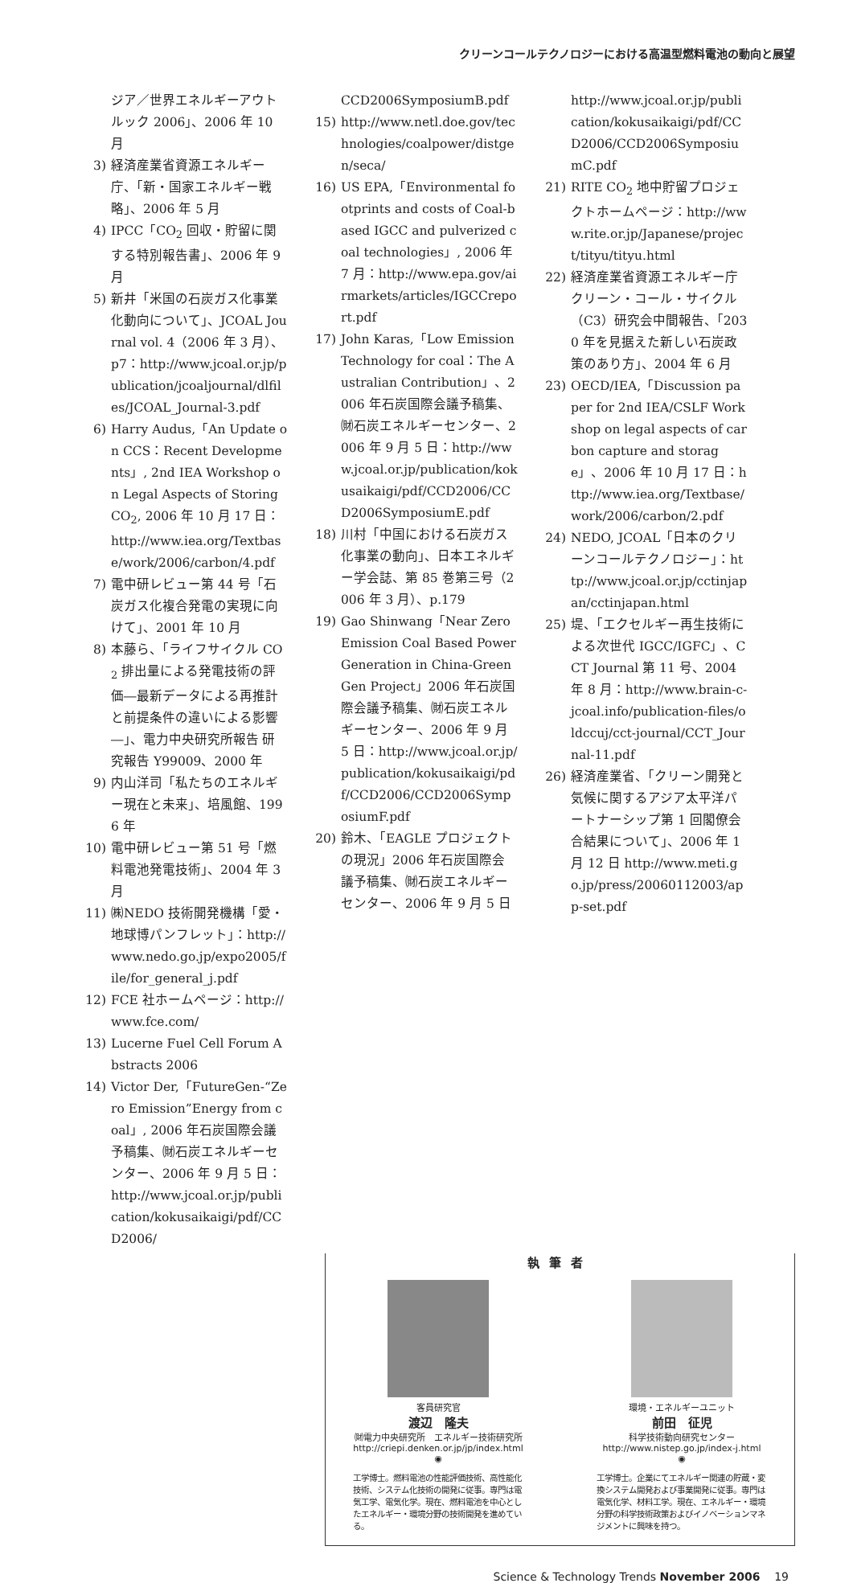クリーンコールテクノロジーにおける高温型燃料電池の動向と展望
ジア／世界エネルギーアウトルック 2006」、2006 年 10 月
3) 経済産業省資源エネルギー庁、「新・国家エネルギー戦略」、2006 年 5 月
4) IPCC「CO<sub>2</sub> 回収・貯留に関する特別報告書」、2006 年 9 月
5) 新井「米国の石炭ガス化事業化動向について」、JCOAL Journal vol. 4（2006 年 3 月）、p7：http://www.jcoal.or.jp/publication/jcoaljournal/dlfiles/JCOAL_Journal-3.pdf
6) Harry Audus,「An Update on CCS：Recent Developments」, 2nd IEA Workshop on Legal Aspects of Storing CO<sub>2</sub>, 2006 年 10 月 17 日：http://www.iea.org/Textbase/work/2006/carbon/4.pdf
7) 電中研レビュー第 44 号「石炭ガス化複合発電の実現に向けて」、2001 年 10 月
8) 本藤ら、「ライフサイクル CO<sub>2</sub> 排出量による発電技術の評価―最新データによる再推計と前提条件の違いによる影響―」、電力中央研究所報告 研究報告 Y99009、2000 年
9) 内山洋司「私たちのエネルギー現在と未来」、培風館、1996 年
10) 電中研レビュー第 51 号「燃料電池発電技術」、2004 年 3 月
11) ㈱NEDO 技術開発機構「愛・地球博パンフレット」：http://www.nedo.go.jp/expo2005/file/for_general_j.pdf
12) FCE 社ホームページ：http://www.fce.com/
13) Lucerne Fuel Cell Forum Abstracts 2006
14) Victor Der,「FutureGen‐“Zero Emission”Energy from coal」, 2006 年石炭国際会議予稿集、㈶石炭エネルギーセンター、2006 年 9 月 5 日：http://www.jcoal.or.jp/publication/kokusaikaigi/pdf/CCD2006/
CCD2006SymposiumB.pdf
15) http://www.netl.doe.gov/technologies/coalpower/distgen/seca/
16) US EPA,「Environmental footprints and costs of Coal-based IGCC and pulverized coal technologies」, 2006 年 7 月：http://www.epa.gov/airmarkets/articles/IGCCreport.pdf
17) John Karas,「Low Emission Technology for coal：The Australian Contribution」、2006 年石炭国際会議予稿集、㈶石炭エネルギーセンター、2006 年 9 月 5 日：http://www.jcoal.or.jp/publication/kokusaikaigi/pdf/CCD2006/CCD2006SymposiumE.pdf
18) 川村「中国における石炭ガス化事業の動向」、日本エネルギー学会誌、第 85 巻第三号（2006 年 3 月）、p.179
19) Gao Shinwang「Near Zero Emission Coal Based Power Generation in China‐GreenGen Project」2006 年石炭国際会議予稿集、㈶石炭エネルギーセンター、2006 年 9 月 5 日：http://www.jcoal.or.jp/publication/kokusaikaigi/pdf/CCD2006/CCD2006SymposiumF.pdf
20) 鈴木、「EAGLE プロジェクトの現況」2006 年石炭国際会議予稿集、㈶石炭エネルギーセンター、2006 年 9 月 5 日
http://www.jcoal.or.jp/publication/kokusaikaigi/pdf/CCD2006/CCD2006SymposiumC.pdf
21) RITE CO<sub>2</sub> 地中貯留プロジェクトホームページ：http://www.rite.or.jp/Japanese/project/tityu/tityu.html
22) 経済産業省資源エネルギー庁クリーン・コール・サイクル（C3）研究会中間報告、「2030 年を見据えた新しい石炭政策のあり方」、2004 年 6 月
23) OECD/IEA,「Discussion paper for 2nd IEA/CSLF Workshop on legal aspects of carbon capture and storage」、2006 年 10 月 17 日：http://www.iea.org/Textbase/work/2006/carbon/2.pdf
24) NEDO, JCOAL「日本のクリーンコールテクノロジー」：http://www.jcoal.or.jp/cctinjapan/cctinjapan.html
25) 堤、「エクセルギー再生技術による次世代 IGCC/IGFC」、CCT Journal 第 11 号、2004 年 8 月：http://www.brain-c-jcoal.info/publication-files/oldccuj/cct-journal/CCT_Journal-11.pdf
26) 経済産業省、「クリーン開発と気候に関するアジア太平洋パートナーシップ第 1 回閣僚会合結果について」、2006 年 1 月 12 日 http://www.meti.go.jp/press/20060112003/app-set.pdf
執筆者
客員研究官
渡辺　隆夫
㈶電力中央研究所　エネルギー技術研究所
http://criepi.denken.or.jp/jp/index.html
◉
工学博士。燃料電池の性能評価技術、高性能化技術、システム化技術の開発に従事。専門は電気工学、電気化学。現在、燃料電池を中心としたエネルギー・環境分野の技術開発を進めている。
環境・エネルギーユニット
前田　征児
科学技術動向研究センター
http://www.nistep.go.jp/index-j.html
◉
工学博士。企業にてエネルギー関連の貯蔵・変換システム開発および事業開発に従事。専門は電気化学、材料工学。現在、エネルギー・環境分野の科学技術政策およびイノベーションマネジメントに興味を持つ。
Science & Technology Trends November 2006 19